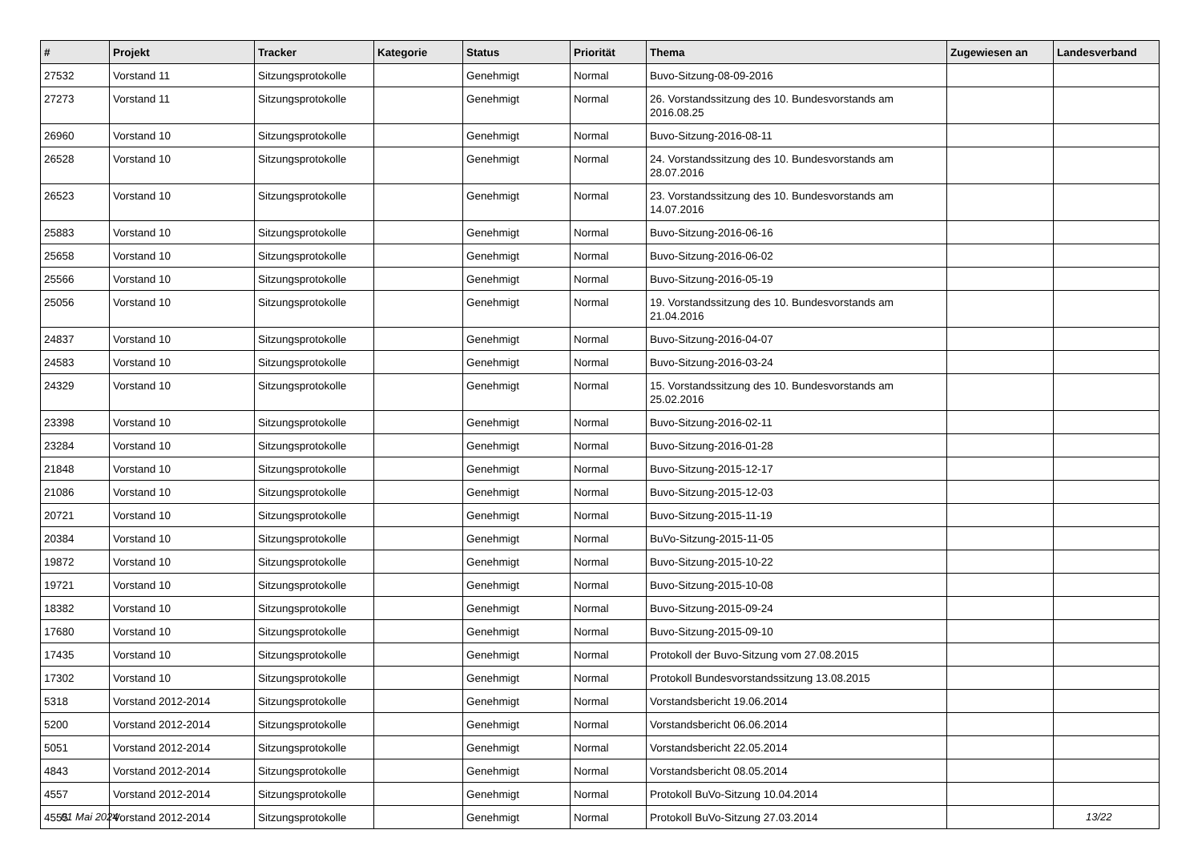| # | Projekt | Tracker | Kategorie | Status | Priorität | Thema | Zugewiesen an | Landesverband |
| --- | --- | --- | --- | --- | --- | --- | --- | --- |
| 27532 | Vorstand 11 | Sitzungsprotokolle | | Genehmigt | Normal | Buvo-Sitzung-08-09-2016 | | |
| 27273 | Vorstand 11 | Sitzungsprotokolle | | Genehmigt | Normal | 26. Vorstandssitzung des 10. Bundesvorstands am 2016.08.25 | | |
| 26960 | Vorstand 10 | Sitzungsprotokolle | | Genehmigt | Normal | Buvo-Sitzung-2016-08-11 | | |
| 26528 | Vorstand 10 | Sitzungsprotokolle | | Genehmigt | Normal | 24. Vorstandssitzung des 10. Bundesvorstands am 28.07.2016 | | |
| 26523 | Vorstand 10 | Sitzungsprotokolle | | Genehmigt | Normal | 23. Vorstandssitzung des 10. Bundesvorstands am 14.07.2016 | | |
| 25883 | Vorstand 10 | Sitzungsprotokolle | | Genehmigt | Normal | Buvo-Sitzung-2016-06-16 | | |
| 25658 | Vorstand 10 | Sitzungsprotokolle | | Genehmigt | Normal | Buvo-Sitzung-2016-06-02 | | |
| 25566 | Vorstand 10 | Sitzungsprotokolle | | Genehmigt | Normal | Buvo-Sitzung-2016-05-19 | | |
| 25056 | Vorstand 10 | Sitzungsprotokolle | | Genehmigt | Normal | 19. Vorstandssitzung des 10. Bundesvorstands am 21.04.2016 | | |
| 24837 | Vorstand 10 | Sitzungsprotokolle | | Genehmigt | Normal | Buvo-Sitzung-2016-04-07 | | |
| 24583 | Vorstand 10 | Sitzungsprotokolle | | Genehmigt | Normal | Buvo-Sitzung-2016-03-24 | | |
| 24329 | Vorstand 10 | Sitzungsprotokolle | | Genehmigt | Normal | 15. Vorstandssitzung des 10. Bundesvorstands am 25.02.2016 | | |
| 23398 | Vorstand 10 | Sitzungsprotokolle | | Genehmigt | Normal | Buvo-Sitzung-2016-02-11 | | |
| 23284 | Vorstand 10 | Sitzungsprotokolle | | Genehmigt | Normal | Buvo-Sitzung-2016-01-28 | | |
| 21848 | Vorstand 10 | Sitzungsprotokolle | | Genehmigt | Normal | Buvo-Sitzung-2015-12-17 | | |
| 21086 | Vorstand 10 | Sitzungsprotokolle | | Genehmigt | Normal | Buvo-Sitzung-2015-12-03 | | |
| 20721 | Vorstand 10 | Sitzungsprotokolle | | Genehmigt | Normal | Buvo-Sitzung-2015-11-19 | | |
| 20384 | Vorstand 10 | Sitzungsprotokolle | | Genehmigt | Normal | BuVo-Sitzung-2015-11-05 | | |
| 19872 | Vorstand 10 | Sitzungsprotokolle | | Genehmigt | Normal | Buvo-Sitzung-2015-10-22 | | |
| 19721 | Vorstand 10 | Sitzungsprotokolle | | Genehmigt | Normal | Buvo-Sitzung-2015-10-08 | | |
| 18382 | Vorstand 10 | Sitzungsprotokolle | | Genehmigt | Normal | Buvo-Sitzung-2015-09-24 | | |
| 17680 | Vorstand 10 | Sitzungsprotokolle | | Genehmigt | Normal | Buvo-Sitzung-2015-09-10 | | |
| 17435 | Vorstand 10 | Sitzungsprotokolle | | Genehmigt | Normal | Protokoll der Buvo-Sitzung vom 27.08.2015 | | |
| 17302 | Vorstand 10 | Sitzungsprotokolle | | Genehmigt | Normal | Protokoll Bundesvorstandssitzung 13.08.2015 | | |
| 5318 | Vorstand 2012-2014 | Sitzungsprotokolle | | Genehmigt | Normal | Vorstandsbericht 19.06.2014 | | |
| 5200 | Vorstand 2012-2014 | Sitzungsprotokolle | | Genehmigt | Normal | Vorstandsbericht 06.06.2014 | | |
| 5051 | Vorstand 2012-2014 | Sitzungsprotokolle | | Genehmigt | Normal | Vorstandsbericht 22.05.2014 | | |
| 4843 | Vorstand 2012-2014 | Sitzungsprotokolle | | Genehmigt | Normal | Vorstandsbericht 08.05.2014 | | |
| 4557 | Vorstand 2012-2014 | Sitzungsprotokolle | | Genehmigt | Normal | Protokoll BuVo-Sitzung 10.04.2014 | | |
| 4555 | Vorstand 2012-2014 | Sitzungsprotokolle | | Genehmigt | Normal | Protokoll BuVo-Sitzung 27.03.2014 | | |
01 Mai 2024 13/22